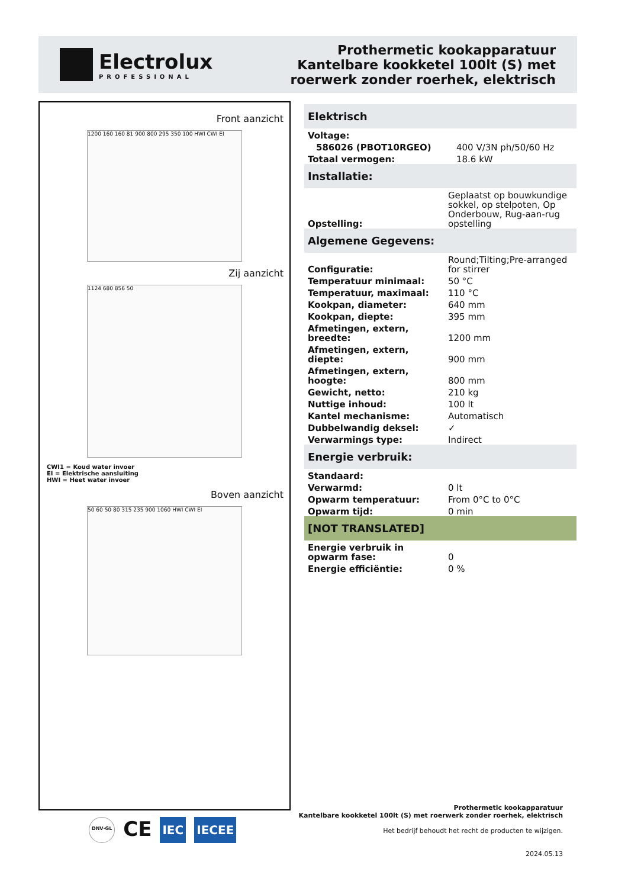Electrolux
PROFESSIONAL
Prothermetic kookapparatuur
Kantelbare kookketel 100lt (S) met
roerwerk zonder roerhek, elektrisch
Front aanzicht
1200 160 160 81 900 800 295 350 100 HWI CWI EI
Zij aanzicht
1124 680 856 50
CWI1 = Koud water invoer
EI = Elektrische aansluiting
HWI = Heet water invoer
Boven aanzicht
50 60 50 80 315 235 900 1060 HWI CWI EI
Elektrisch
| Voltage: | |
| 586026 (PBOT10RGEO) | 400 V/3N ph/50/60 Hz |
| Totaal vermogen: | 18.6 kW |
Installatie:
| Opstelling: | Geplaatst op bouwkundige sokkel, op stelpoten, Op Onderbouw, Rug-aan-rug opstelling |
Algemene Gegevens:
| Configuratie: | Round;Tilting;Pre-arranged for stirrer |
| Temperatuur minimaal: | 50 °C |
| Temperatuur, maximaal: | 110 °C |
| Kookpan, diameter: | 640 mm |
| Kookpan, diepte: | 395 mm |
| Afmetingen, extern, breedte: | 1200 mm |
| Afmetingen, extern, diepte: | 900 mm |
| Afmetingen, extern, hoogte: | 800 mm |
| Gewicht, netto: | 210 kg |
| Nuttige inhoud: | 100 lt |
| Kantel mechanisme: | Automatisch |
| Dubbelwandig deksel: | ✓ |
| Verwarmings type: | Indirect |
Energie verbruik:
| Standaard: | |
| Verwarmd: | 0 lt |
| Opwarm temperatuur: | From 0°C to 0°C |
| Opwarm tijd: | 0 min |
[NOT TRANSLATED]
| Energie verbruik in opwarm fase: | 0 |
| Energie efficiëntie: | 0 % |
Prothermetic kookapparatuur
Kantelbare kookketel 100lt (S) met roerwerk zonder roerhek, elektrisch
Het bedrijf behoudt het recht de producten te wijzigen.
2024.05.13
DNV·GL CE IEC IECEE